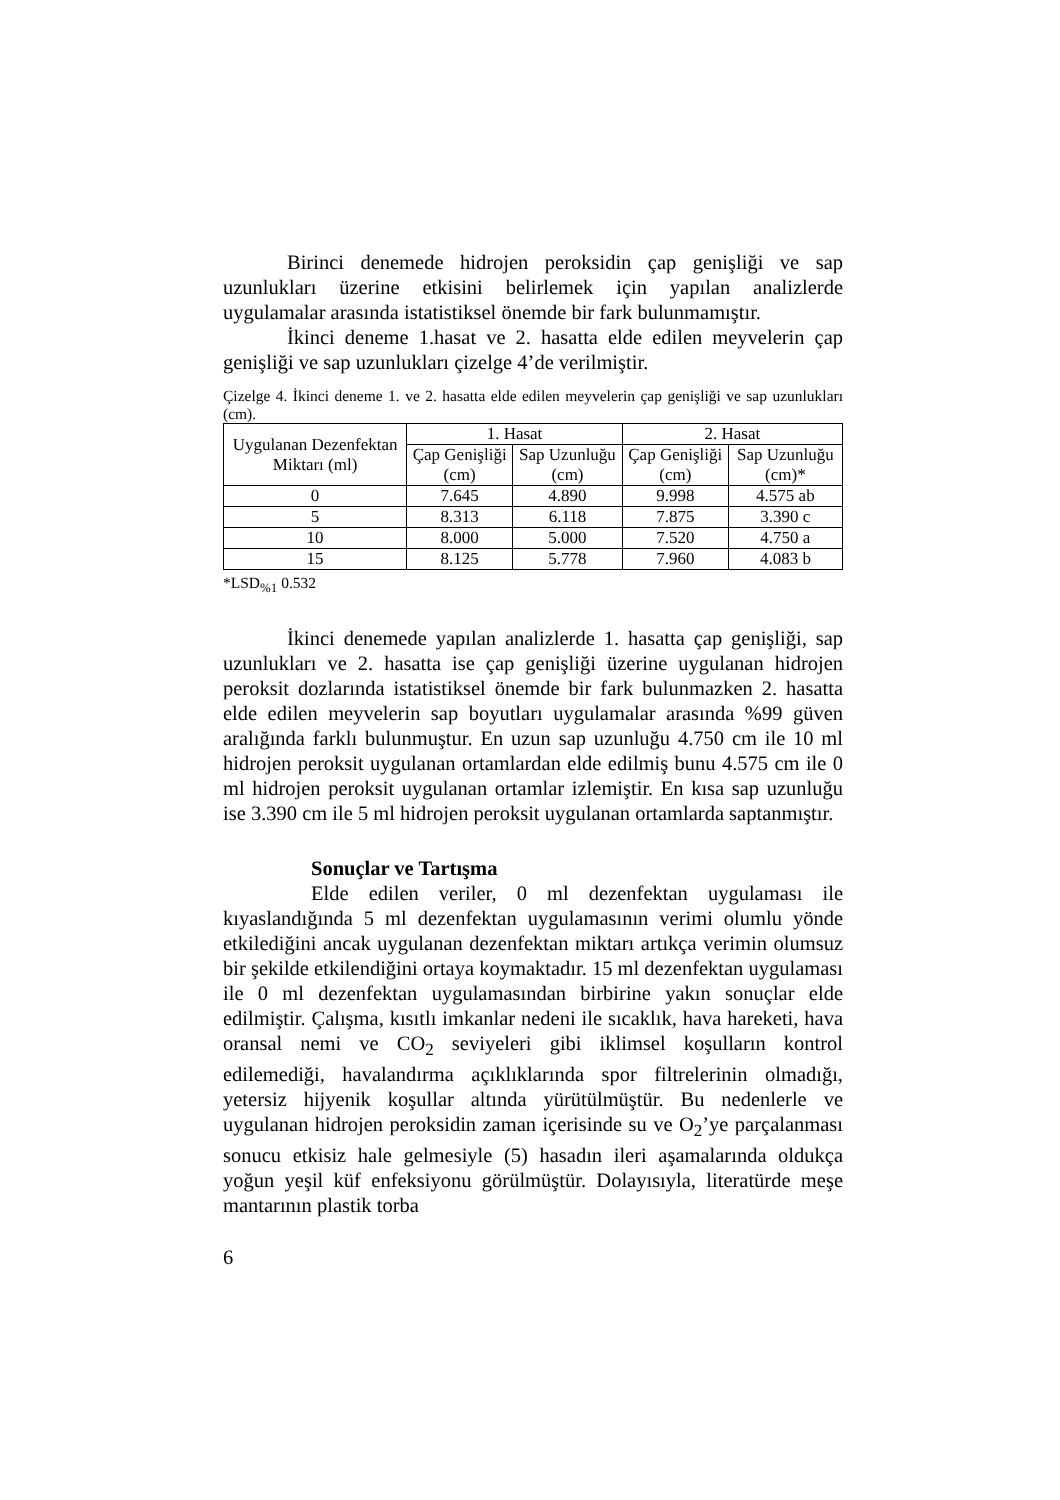Birinci denemede hidrojen peroksidin çap genişliği ve sap uzunlukları üzerine etkisini belirlemek için yapılan analizlerde uygulamalar arasında istatistiksel önemde bir fark bulunmamıştır.
İkinci deneme 1.hasat ve 2. hasatta elde edilen meyvelerin çap genişliği ve sap uzunlukları çizelge 4’de verilmiştir.
Çizelge 4. İkinci deneme 1. ve 2. hasatta elde edilen meyvelerin çap genişliği ve sap uzunlukları (cm).
| Uygulanan Dezenfektan Miktarı (ml) | 1. Hasat | | 2. Hasat | |
| --- | --- | --- | --- | --- |
| | Çap Genişliği (cm) | Sap Uzunluğu (cm) | Çap Genişliği (cm) | Sap Uzunluğu (cm)* |
| 0 | 7.645 | 4.890 | 9.998 | 4.575 ab |
| 5 | 8.313 | 6.118 | 7.875 | 3.390 c |
| 10 | 8.000 | 5.000 | 7.520 | 4.750 a |
| 15 | 8.125 | 5.778 | 7.960 | 4.083 b |
*LSD<sub>%1</sub> 0.532
İkinci denemede yapılan analizlerde 1. hasatta çap genişliği, sap uzunlukları ve 2. hasatta ise çap genişliği üzerine uygulanan hidrojen peroksit dozlarında istatistiksel önemde bir fark bulunmazken 2. hasatta elde edilen meyvelerin sap boyutları uygulamalar arasında %99 güven aralığında farklı bulunmuştur. En uzun sap uzunluğu 4.750 cm ile 10 ml hidrojen peroksit uygulanan ortamlardan elde edilmiş bunu 4.575 cm ile 0 ml hidrojen peroksit uygulanan ortamlar izlemiştir. En kısa sap uzunluğu ise 3.390 cm ile 5 ml hidrojen peroksit uygulanan ortamlarda saptanmıştır.
Sonuçlar ve Tartışma
Elde edilen veriler, 0 ml dezenfektan uygulaması ile kıyaslandığında 5 ml dezenfektan uygulamasının verimi olumlu yönde etkilediğini ancak uygulanan dezenfektan miktarı artıkça verimin olumsuz bir şekilde etkilendiğini ortaya koymaktadır. 15 ml dezenfektan uygulaması ile 0 ml dezenfektan uygulamasından birbirine yakın sonuçlar elde edilmiştir. Çalışma, kısıtlı imkanlar nedeni ile sıcaklık, hava hareketi, hava oransal nemi ve CO<sub>2</sub> seviyeleri gibi iklimsel koşulların kontrol edilemediği, havalandırma açıklıklarında spor filtrelerinin olmadığı, yetersiz hijyenik koşullar altında yürütülmüştür. Bu nedenlerle ve uygulanan hidrojen peroksidin zaman içerisinde su ve O<sub>2</sub>’ye parçalanması sonucu etkisiz hale gelmesiyle (5) hasadın ileri aşamalarında oldukça yoğun yeşil küf enfeksiyonu görülmüştür. Dolayısıyla, literatürde meşe mantarının plastik torba
6